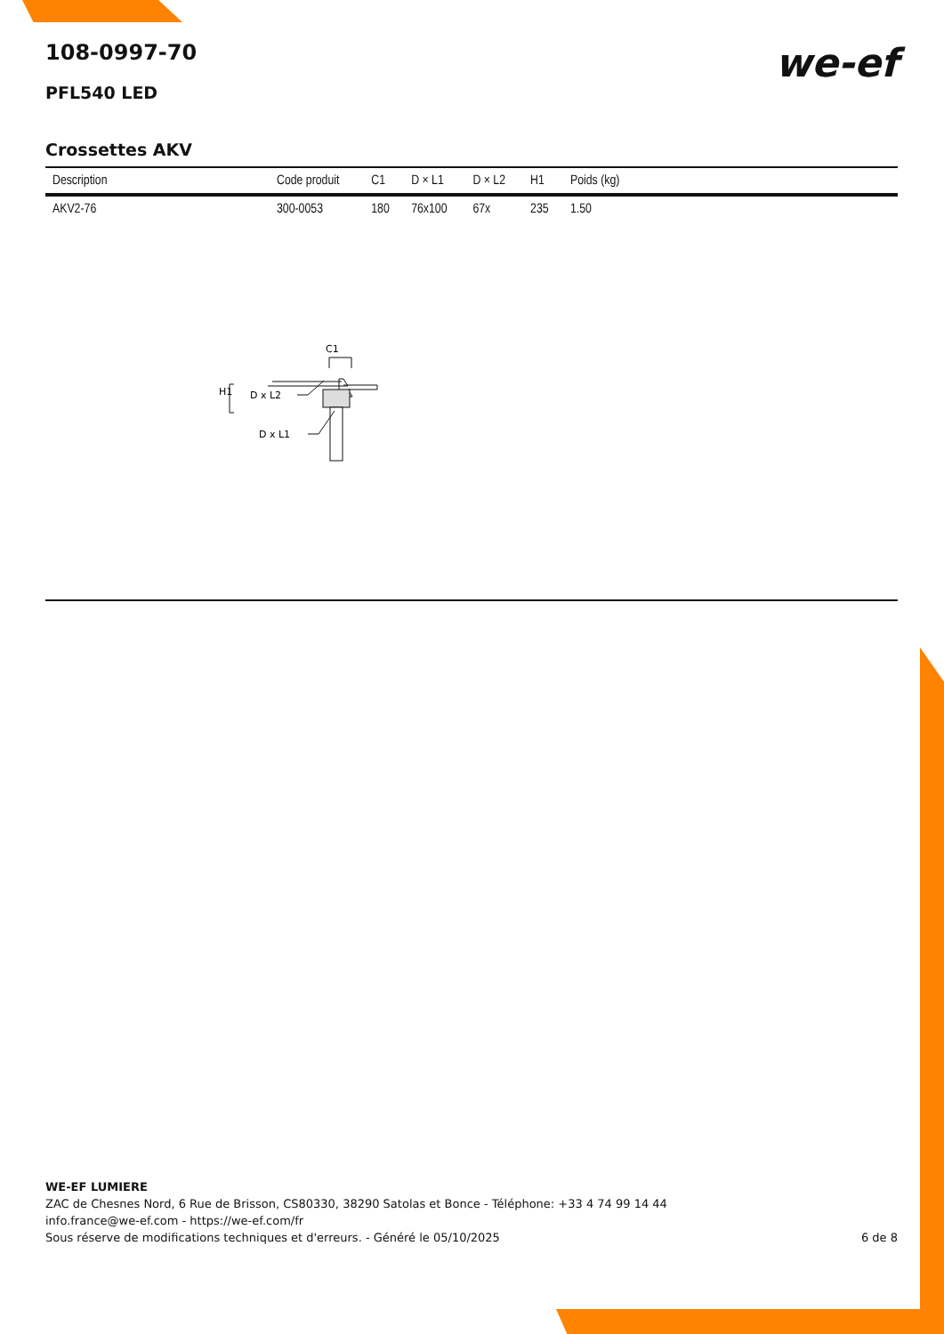we-ef
108-0997-70
PFL540 LED
Crossettes AKV
| Description | Code produit | C1 | D × L1 | D × L2 | H1 | Poids (kg) |
| --- | --- | --- | --- | --- | --- | --- |
| AKV2-76 | 300-0053 | 180 | 76x100 | 67x | 235 | 1.50 |
C1
H1
D x L2
D x L1
WE-EF LUMIERE
ZAC de Chesnes Nord, 6 Rue de Brisson, CS80330, 38290 Satolas et Bonce - Téléphone: +33 4 74 99 14 44
info.france@we-ef.com - https://we-ef.com/fr
Sous réserve de modifications techniques et d'erreurs. - Généré le 05/10/2025 6 de 8